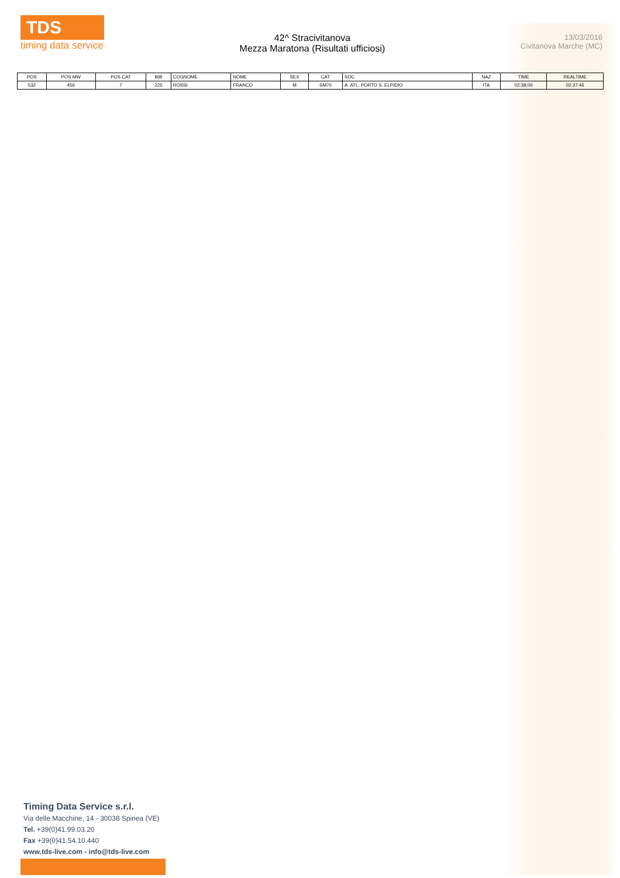TDS
timing data service
42^ Stracivitanova
Mezza Maratona (Risultati ufficiosi)
13/03/2016
Civitanova Marche (MC)
| POS | POS MW | POS CAT | BIB | COGNOME | NOME | SEX | CAT | SOC | NAZ | TIME | REALTIME |
| --- | --- | --- | --- | --- | --- | --- | --- | --- | --- | --- | --- |
| 532 | 456 | 7 | 225 | ROSSI | FRANCO | M | SM70 | A. ATL. PORTO S. ELPIDIO | ITA | 02:38:00 | 02:37:46 |
Timing Data Service s.r.l.
Via delle Macchine, 14 - 30038 Spinea (VE)
Tel. +39(0)41.99.03.20
Fax +39(0)41.54.10.440
www.tds-live.com - info@tds-live.com